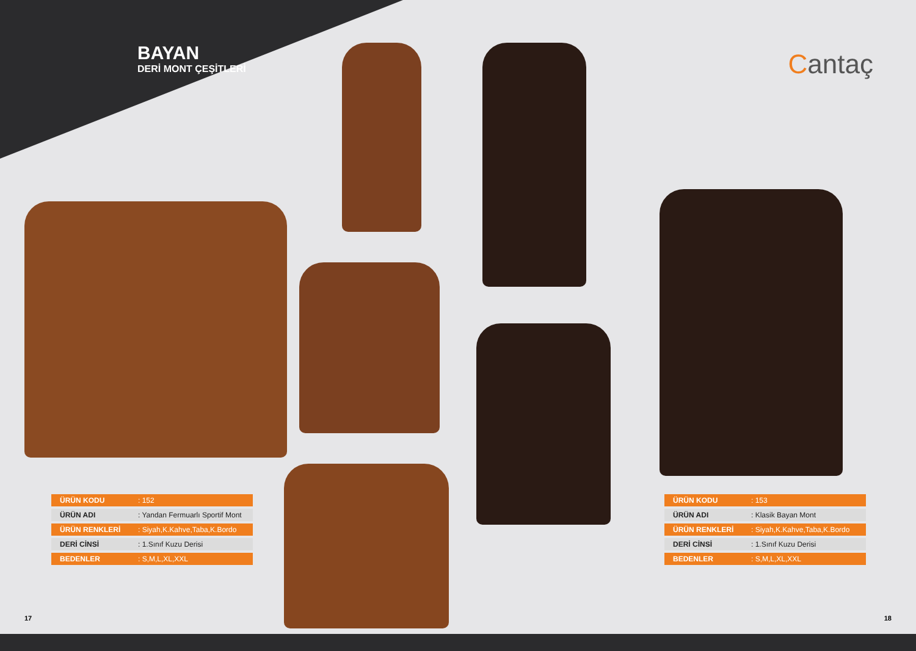BAYAN
DERİ MONT ÇEŞİTLERİ
Cantaç
| ÜRÜN KODU | : 152 |
| ÜRÜN ADI | : Yandan Fermuarlı Sportif Mont |
| ÜRÜN RENKLERİ | : Siyah,K.Kahve,Taba,K.Bordo |
| DERİ CİNSİ | : 1.Sınıf Kuzu Derisi |
| BEDENLER | : S,M,L,XL,XXL |
| ÜRÜN KODU | : 153 |
| ÜRÜN ADI | : Klasik Bayan Mont |
| ÜRÜN RENKLERİ | : Siyah,K.Kahve,Taba,K.Bordo |
| DERİ CİNSİ | : 1.Sınıf Kuzu Derisi |
| BEDENLER | : S,M,L,XL,XXL |
17 18